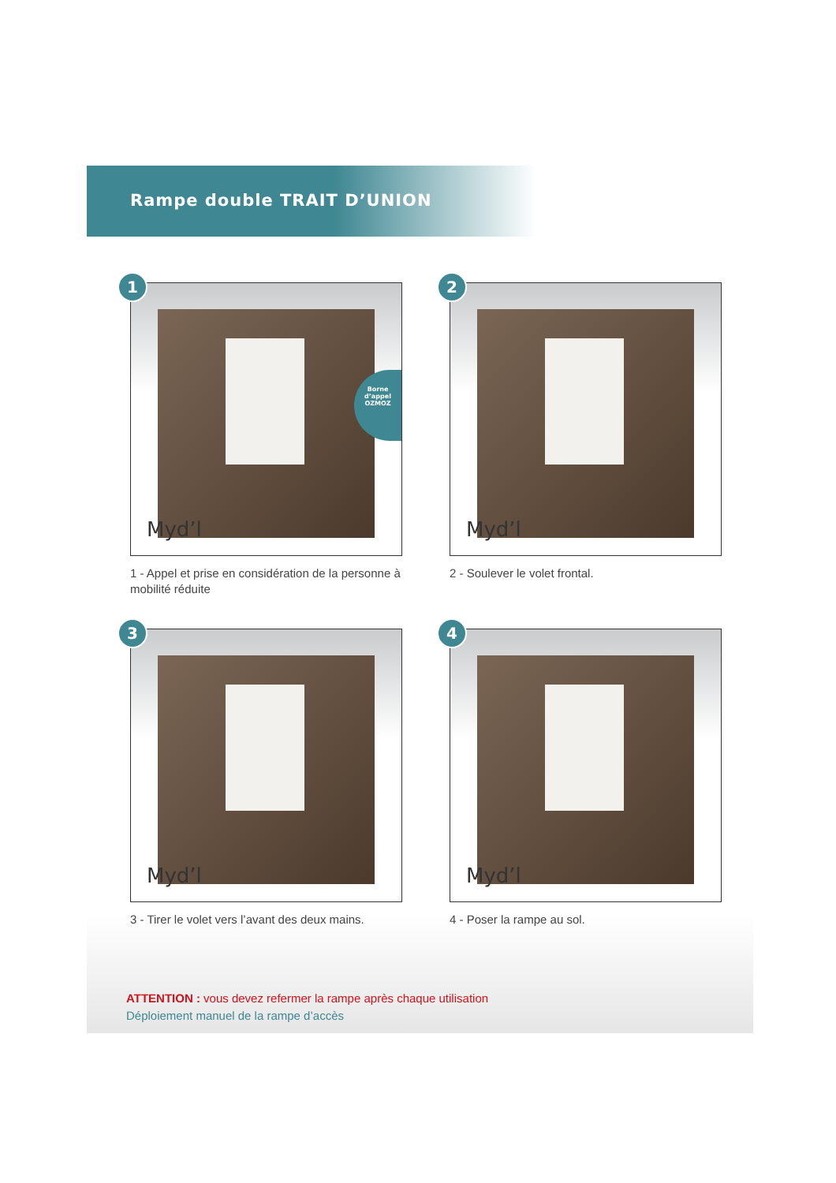Rampe double TRAIT D’UNION
1
Myd’l
Borne d’appel OZMOZ
1 - Appel et prise en considération de la personne à mobilité réduite
2
Myd’l
2 - Soulever le volet frontal.
3
Myd’l
3 - Tirer le volet vers l’avant des deux mains.
4
Myd’l
4 - Poser la rampe au sol.
ATTENTION : vous devez refermer la rampe après chaque utilisation
Déploiement manuel de la rampe d’accès